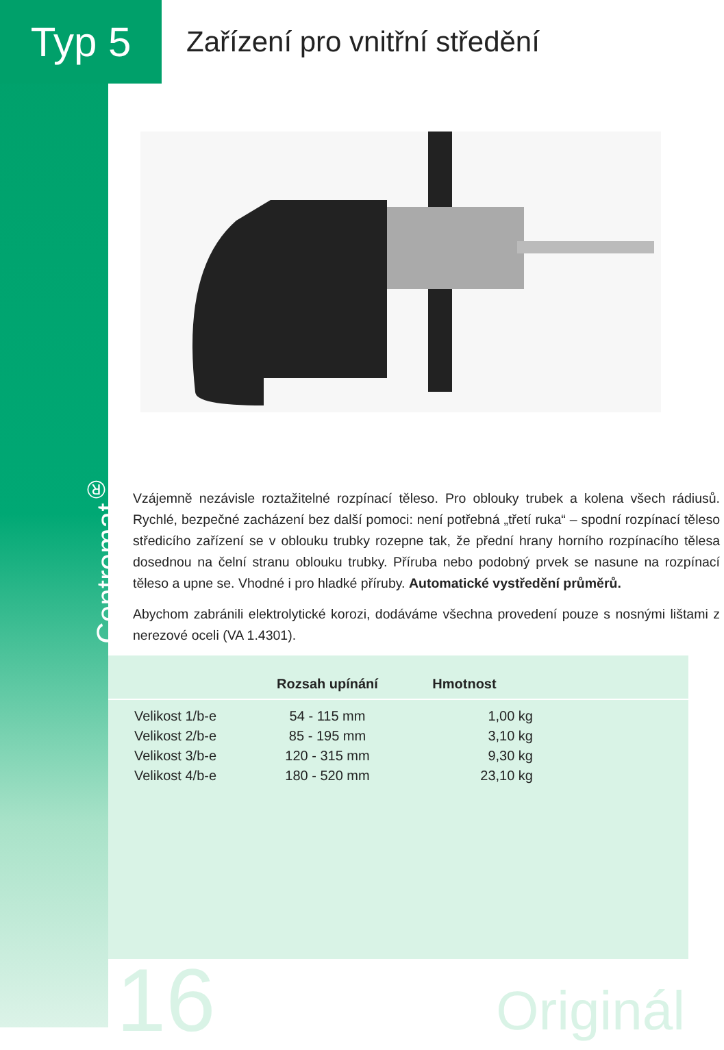Typ 5
Zařízení pro vnitřní středění
Centromat<sup>®</sup>
Vzájemně nezávisle roztažitelné rozpínací těleso. Pro oblouky trubek a kolena všech rádiusů. Rychlé, bezpečné zacházení bez další pomoci: není potřebná „třetí ruka“ – spodní rozpínací těleso středicího zařízení se v oblouku trubky rozepne tak, že přední hrany horního rozpínacího tělesa dosednou na čelní stranu oblouku trubky. Příruba nebo podobný prvek se nasune na rozpínací těleso a upne se. Vhodné i pro hladké příruby. Automatické vystředění průměrů.
Abychom zabránili elektrolytické korozi, dodáváme všechna provedení pouze s nosnými lištami z nerezové oceli (VA 1.4301).
| | Rozsah upínání | Hmotnost | |
| --- | --- | --- | --- |
| Velikost 1/b-e | 54 - 115 mm | 1,00 kg | |
| Velikost 2/b-e | 85 - 195 mm | 3,10 kg | |
| Velikost 3/b-e | 120 - 315 mm | 9,30 kg | |
| Velikost 4/b-e | 180 - 520 mm | 23,10 kg | |
16 Originál